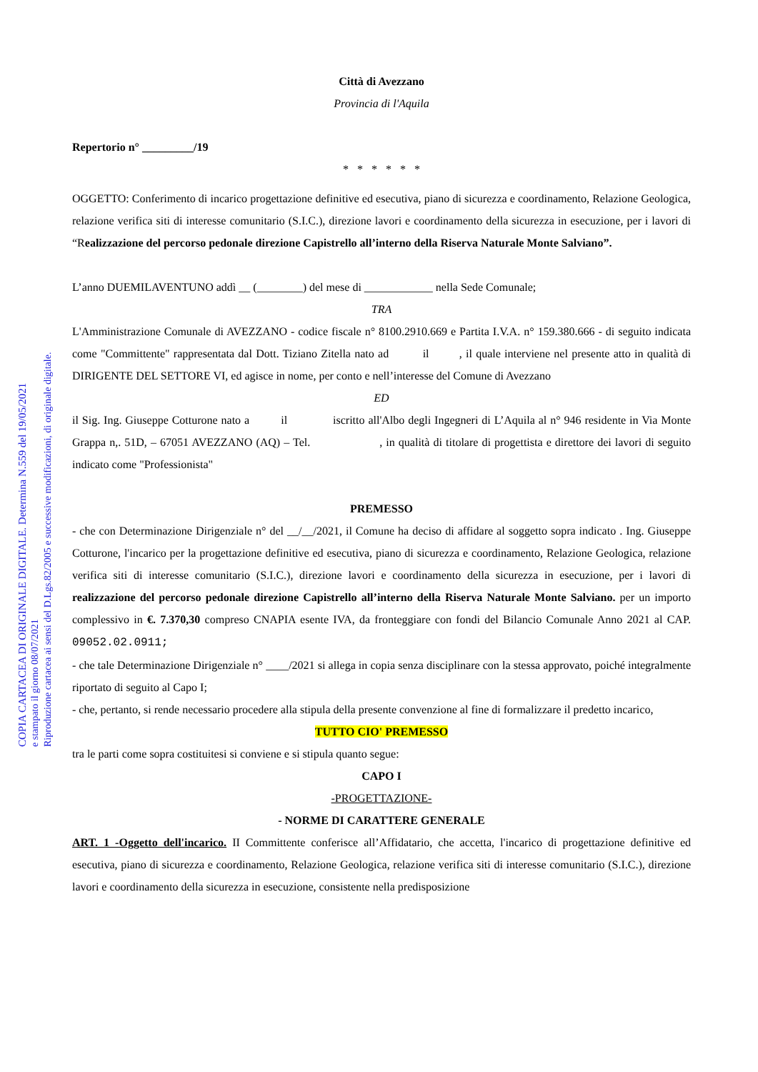COPIA CARTACEA DI ORIGINALE DIGITALE. Determina N.559 del 19/05/2021
e stampato il giorno 08/07/2021
Riproduzione cartacea ai sensi del D.Lgs.82/2005 e successive modificazioni, di originale digitale.
Città di Avezzano
Provincia di l'Aquila
Repertorio n° _________/19
* * * * * *
OGGETTO: Conferimento di incarico progettazione definitive ed esecutiva, piano di sicurezza e coordinamento, Relazione Geologica, relazione verifica siti di interesse comunitario (S.I.C.), direzione lavori e coordinamento della sicurezza in esecuzione, per i lavori di “Realizzazione del percorso pedonale direzione Capistrello all’interno della Riserva Naturale Monte Salviano”.
L’anno DUEMILAVENTUNO addì __ (________) del mese di ____________ nella Sede Comunale;
TRA
L'Amministrazione Comunale di AVEZZANO - codice fiscale n° 8100.2910.669 e Partita I.V.A. n° 159.380.666 - di seguito indicata come "Committente" rappresentata dal Dott. Tiziano Zitella nato ad il , il quale interviene nel presente atto in qualità di DIRIGENTE DEL SETTORE VI, ed agisce in nome, per conto e nell’interesse del Comune di Avezzano
ED
il Sig. Ing. Giuseppe Cotturone nato a il iscritto all'Albo degli Ingegneri di L’Aquila al n° 946 residente in Via Monte Grappa n,. 51D, – 67051 AVEZZANO (AQ) – Tel. , in qualità di titolare di progettista e direttore dei lavori di seguito indicato come "Professionista"
PREMESSO
- che con Determinazione Dirigenziale n° del __/__/2021, il Comune ha deciso di affidare al soggetto sopra indicato . Ing. Giuseppe Cotturone, l'incarico per la progettazione definitive ed esecutiva, piano di sicurezza e coordinamento, Relazione Geologica, relazione verifica siti di interesse comunitario (S.I.C.), direzione lavori e coordinamento della sicurezza in esecuzione, per i lavori di realizzazione del percorso pedonale direzione Capistrello all’interno della Riserva Naturale Monte Salviano. per un importo complessivo in €. 7.370,30 compreso CNAPIA esente IVA, da fronteggiare con fondi del Bilancio Comunale Anno 2021 al CAP. 09052.02.0911;
- che tale Determinazione Dirigenziale n° ____/2021 si allega in copia senza disciplinare con la stessa approvato, poiché integralmente riportato di seguito al Capo I;
- che, pertanto, si rende necessario procedere alla stipula della presente convenzione al fine di formalizzare il predetto incarico,
TUTTO CIO' PREMESSO
tra le parti come sopra costituitesi si conviene e si stipula quanto segue:
CAPO I
-PROGETTAZIONE-
- NORME DI CARATTERE GENERALE
ART. 1 -Oggetto dell'incarico. II Committente conferisce all’Affidatario, che accetta, l'incarico di progettazione definitive ed esecutiva, piano di sicurezza e coordinamento, Relazione Geologica, relazione verifica siti di interesse comunitario (S.I.C.), direzione lavori e coordinamento della sicurezza in esecuzione, consistente nella predisposizione